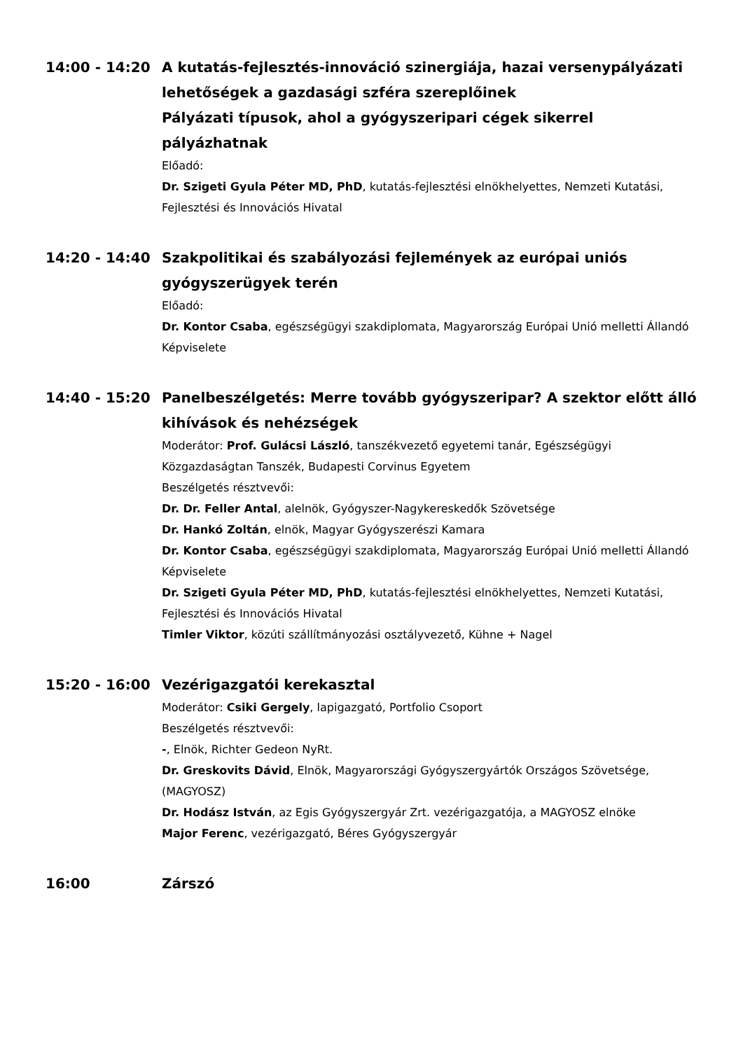14:00 - 14:20 A kutatás-fejlesztés-innováció szinergiája, hazai versenypályázati lehetőségek a gazdasági szféra szereplőinek
Pályázati típusok, ahol a gyógyszeripari cégek sikerrel pályázhatnak
Előadó:
Dr. Szigeti Gyula Péter MD, PhD, kutatás-fejlesztési elnökhelyettes, Nemzeti Kutatási, Fejlesztési és Innovációs Hivatal
14:20 - 14:40 Szakpolitikai és szabályozási fejlemények az európai uniós gyógyszerügyek terén
Előadó:
Dr. Kontor Csaba, egészségügyi szakdiplomata, Magyarország Európai Unió melletti Állandó Képviselete
14:40 - 15:20 Panelbeszélgetés: Merre tovább gyógyszeripar? A szektor előtt álló kihívások és nehézségek
Moderátor: Prof. Gulácsi László, tanszékvezető egyetemi tanár, Egészségügyi Közgazdaságtan Tanszék, Budapesti Corvinus Egyetem
Beszélgetés résztvevői:
Dr. Dr. Feller Antal, alelnök, Gyógyszer-Nagykereskedők Szövetsége
Dr. Hankó Zoltán, elnök, Magyar Gyógyszerészi Kamara
Dr. Kontor Csaba, egészségügyi szakdiplomata, Magyarország Európai Unió melletti Állandó Képviselete
Dr. Szigeti Gyula Péter MD, PhD, kutatás-fejlesztési elnökhelyettes, Nemzeti Kutatási, Fejlesztési és Innovációs Hivatal
Timler Viktor, közúti szállítmányozási osztályvezető, Kühne + Nagel
15:20 - 16:00 Vezérigazgatói kerekasztal
Moderátor: Csiki Gergely, lapigazgató, Portfolio Csoport
Beszélgetés résztvevői:
-, Elnök, Richter Gedeon NyRt.
Dr. Greskovits Dávid, Elnök, Magyarországi Gyógyszergyártók Országos Szövetsége, (MAGYOSZ)
Dr. Hodász István, az Egis Gyógyszergyár Zrt. vezérigazgatója, a MAGYOSZ elnöke
Major Ferenc, vezérigazgató, Béres Gyógyszergyár
16:00 Zárszó